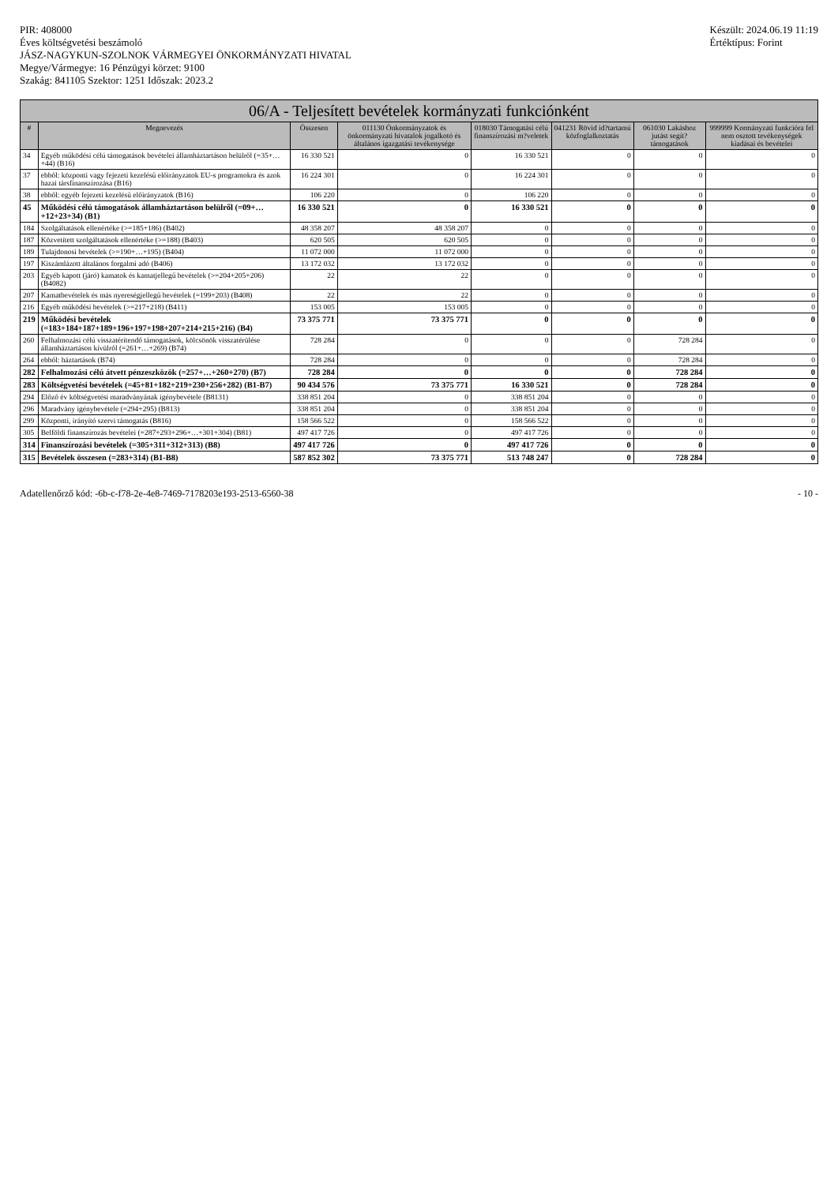PIR: 408000
Éves költségvetési beszámoló
JÁSZ-NAGYKUN-SZOLNOK VÁRMEGYEI ÖNKORMÁNYZATI HIVATAL
Megye/Vármegye: 16 Pénzügyi körzet: 9100
Szakág: 841105 Szektor: 1251 Időszak: 2023.2
Készült: 2024.06.19 11:19
Értéktípus: Forint
| 06/A - Teljesített bevételek kormányzati funkciónként | | | | | | | |
| --- | --- | --- | --- | --- | --- | --- | --- |
| # | Megnevezés | Összesen | 011130 Önkormányzatok és önkormányzati hivatalok jogalkotó és általános igazgatási tevékenysége | 018030 Támogatási célú finanszírozási m?veletek | 041231 Rövid id?tartamú közfoglalkoztatás | 061030 Lakáshoz jutást segít? támogatások | 999999 Kormányzati funkcióra fel nem osztott tevékenységek kiadásai és bevételei |
| 34 | Egyéb működési célú támogatások bevételei államháztartáson belülről (=35+…+44) (B16) | 16 330 521 | 0 | 16 330 521 | 0 | 0 | 0 |
| 37 | ebből: központi vagy fejezeti kezelésű előirányzatok EU-s programokra és azok hazai társfinanszírozása (B16) | 16 224 301 | 0 | 16 224 301 | 0 | 0 | 0 |
| 38 | ebből: egyéb fejezeti kezelésű előirányzatok (B16) | 106 220 | 0 | 106 220 | 0 | 0 | 0 |
| 45 | Működési célú támogatások államháztartáson belülről (=09+…+12+23+34) (B1) | 16 330 521 | 0 | 16 330 521 | 0 | 0 | 0 |
| 184 | Szolgáltatások ellenértéke (>=185+186) (B402) | 48 358 207 | 48 358 207 | 0 | 0 | 0 | 0 |
| 187 | Közvetített szolgáltatások ellenértéke (>=188) (B403) | 620 505 | 620 505 | 0 | 0 | 0 | 0 |
| 189 | Tulajdonosi bevételek (>=190+…+195) (B404) | 11 072 000 | 11 072 000 | 0 | 0 | 0 | 0 |
| 197 | Kiszámlázott általános forgalmi adó (B406) | 13 172 032 | 13 172 032 | 0 | 0 | 0 | 0 |
| 203 | Egyéb kapott (járó) kamatok és kamatjellegű bevételek (>=204+205+206) (B4082) | 22 | 22 | 0 | 0 | 0 | 0 |
| 207 | Kamatbevételek és más nyereségjellegű bevételek (=199+203) (B408) | 22 | 22 | 0 | 0 | 0 | 0 |
| 216 | Egyéb működési bevételek (>=217+218) (B411) | 153 005 | 153 005 | 0 | 0 | 0 | 0 |
| 219 | Működési bevételek (=183+184+187+189+196+197+198+207+214+215+216) (B4) | 73 375 771 | 73 375 771 | 0 | 0 | 0 | 0 |
| 260 | Felhalmozási célú visszatérítendő támogatások, kölcsönök visszatérülése államháztartáson kívülről (=261+…+269) (B74) | 728 284 | 0 | 0 | 0 | 728 284 | 0 |
| 264 | ebből: háztartások (B74) | 728 284 | 0 | 0 | 0 | 728 284 | 0 |
| 282 | Felhalmozási célú átvett pénzeszközök (=257+…+260+270) (B7) | 728 284 | 0 | 0 | 0 | 728 284 | 0 |
| 283 | Költségvetési bevételek (=45+81+182+219+230+256+282) (B1-B7) | 90 434 576 | 73 375 771 | 16 330 521 | 0 | 728 284 | 0 |
| 294 | Előző év költségvetési maradványának igénybevétele (B8131) | 338 851 204 | 0 | 338 851 204 | 0 | 0 | 0 |
| 296 | Maradvány igénybevétele (=294+295) (B813) | 338 851 204 | 0 | 338 851 204 | 0 | 0 | 0 |
| 299 | Központi, irányító szervi támogatás (B816) | 158 566 522 | 0 | 158 566 522 | 0 | 0 | 0 |
| 305 | Belföldi finanszírozás bevételei (=287+293+296+…+301+304) (B81) | 497 417 726 | 0 | 497 417 726 | 0 | 0 | 0 |
| 314 | Finanszírozási bevételek (=305+311+312+313) (B8) | 497 417 726 | 0 | 497 417 726 | 0 | 0 | 0 |
| 315 | Bevételek összesen (=283+314) (B1-B8) | 587 852 302 | 73 375 771 | 513 748 247 | 0 | 728 284 | 0 |
Adatellenőrző kód: -6b-c-f78-2e-4e8-7469-7178203e193-2513-6560-38
- 10 -